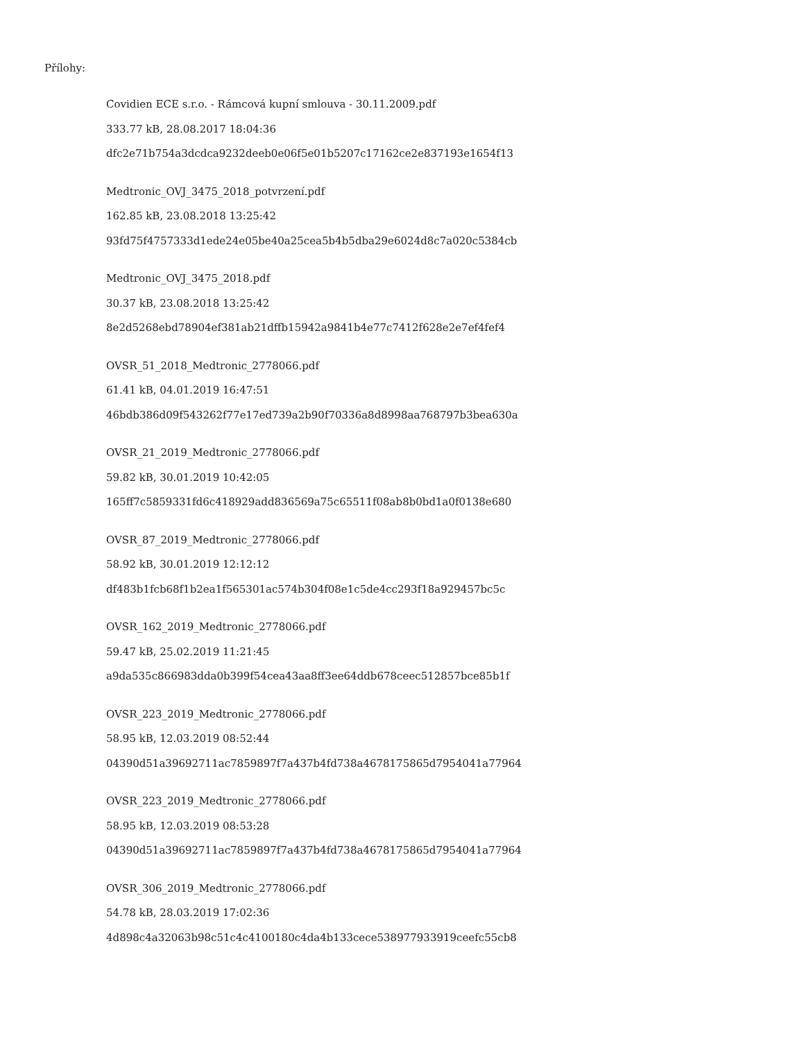Přílohy:
Covidien ECE s.r.o. - Rámcová kupní smlouva - 30.11.2009.pdf
333.77 kB, 28.08.2017 18:04:36
dfc2e71b754a3dcdca9232deeb0e06f5e01b5207c17162ce2e837193e1654f13
Medtronic_OVJ_3475_2018_potvrzení.pdf
162.85 kB, 23.08.2018 13:25:42
93fd75f4757333d1ede24e05be40a25cea5b4b5dba29e6024d8c7a020c5384cb
Medtronic_OVJ_3475_2018.pdf
30.37 kB, 23.08.2018 13:25:42
8e2d5268ebd78904ef381ab21dffb15942a9841b4e77c7412f628e2e7ef4fef4
OVSR_51_2018_Medtronic_2778066.pdf
61.41 kB, 04.01.2019 16:47:51
46bdb386d09f543262f77e17ed739a2b90f70336a8d8998aa768797b3bea630a
OVSR_21_2019_Medtronic_2778066.pdf
59.82 kB, 30.01.2019 10:42:05
165ff7c5859331fd6c418929add836569a75c65511f08ab8b0bd1a0f0138e680
OVSR_87_2019_Medtronic_2778066.pdf
58.92 kB, 30.01.2019 12:12:12
df483b1fcb68f1b2ea1f565301ac574b304f08e1c5de4cc293f18a929457bc5c
OVSR_162_2019_Medtronic_2778066.pdf
59.47 kB, 25.02.2019 11:21:45
a9da535c866983dda0b399f54cea43aa8ff3ee64ddb678ceec512857bce85b1f
OVSR_223_2019_Medtronic_2778066.pdf
58.95 kB, 12.03.2019 08:52:44
04390d51a39692711ac7859897f7a437b4fd738a4678175865d7954041a77964
OVSR_223_2019_Medtronic_2778066.pdf
58.95 kB, 12.03.2019 08:53:28
04390d51a39692711ac7859897f7a437b4fd738a4678175865d7954041a77964
OVSR_306_2019_Medtronic_2778066.pdf
54.78 kB, 28.03.2019 17:02:36
4d898c4a32063b98c51c4c4100180c4da4b133cece538977933919ceefc55cb8